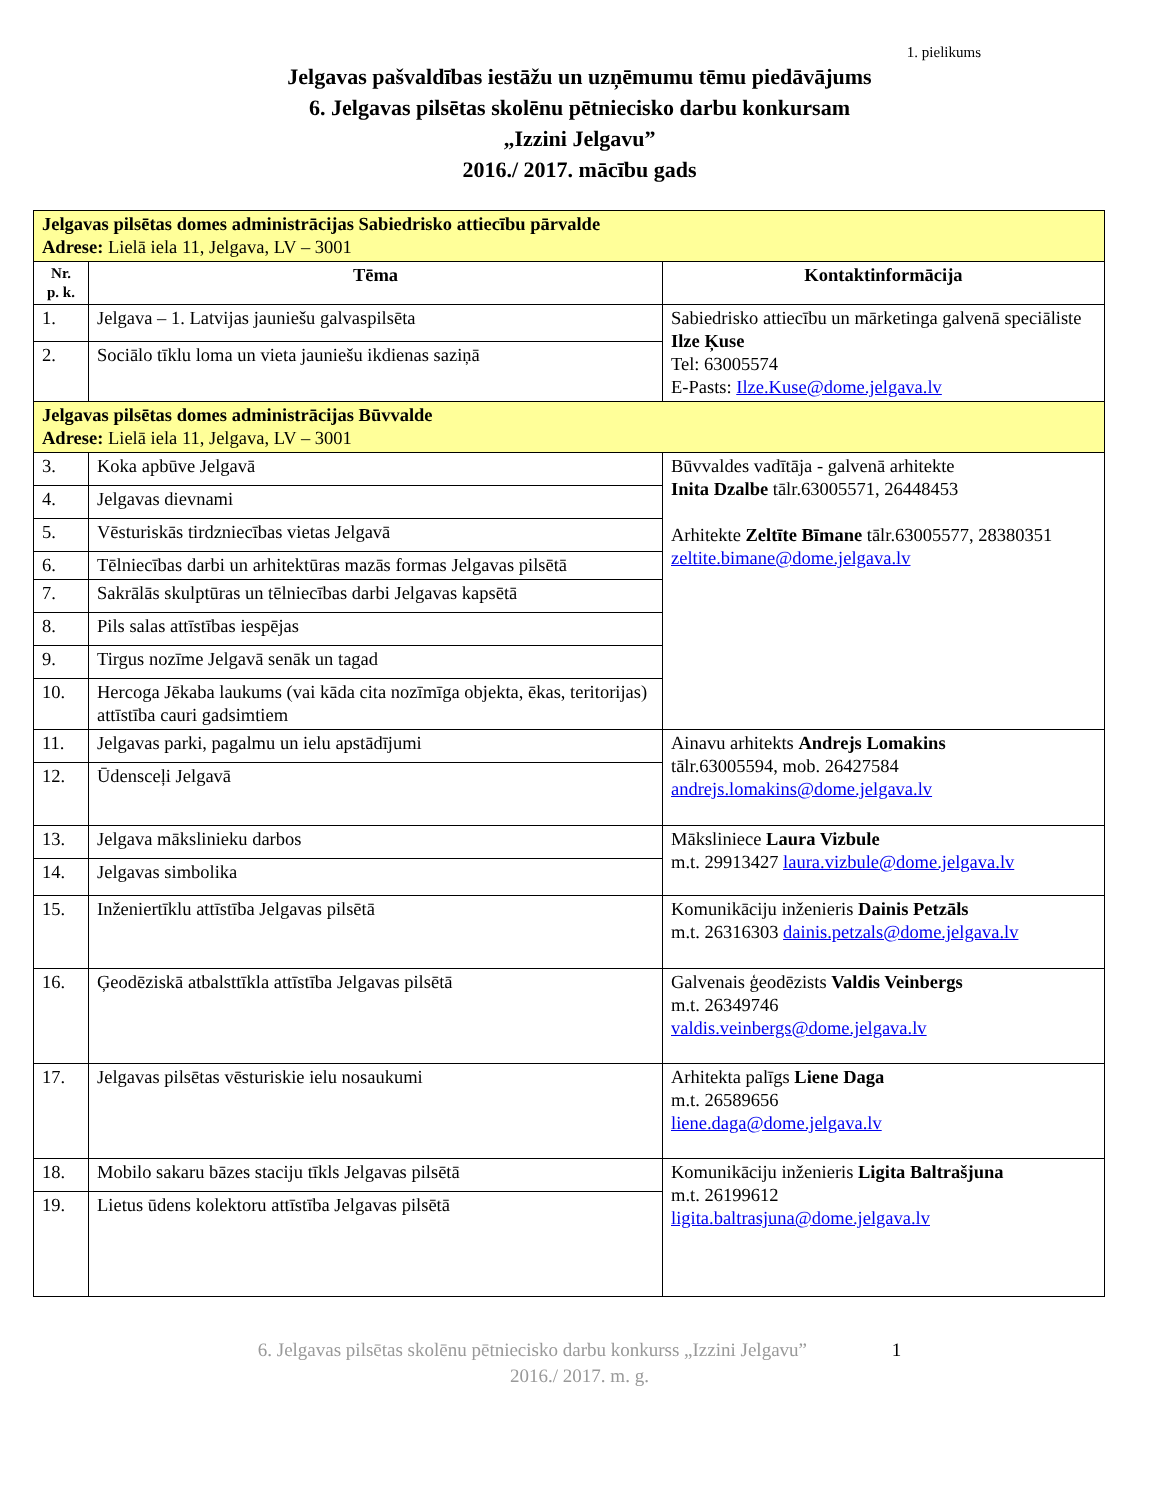1. pielikums
Jelgavas pašvaldības iestāžu un uzņēmumu tēmu piedāvājums
6. Jelgavas pilsētas skolēnu pētniecisko darbu konkursam
„Izzini Jelgavu”
2016./ 2017. mācību gads
| Jelgavas pilsētas domes administrācijas Sabiedrisko attiecību pārvalde Adrese: Lielā iela 11, Jelgava, LV – 3001 | | |
| Nr. p. k. | Tēma | Kontaktinformācija |
| 1. | Jelgava – 1. Latvijas jauniešu galvaspilsēta | Sabiedrisko attiecību un mārketinga galvenā speciāliste Ilze Ķuse Tel: 63005574 E-Pasts: Ilze.Kuse@dome.jelgava.lv |
| 2. | Sociālo tīklu loma un vieta jauniešu ikdienas saziņā | |
| Jelgavas pilsētas domes administrācijas Būvvalde Adrese: Lielā iela 11, Jelgava, LV – 3001 | | |
| 3. | Koka apbūve Jelgavā | Būvvaldes vadītāja - galvenā arhitekte Inita Dzalbe tālr.63005571, 26448453 Arhitekte Zeltīte Bīmane tālr.63005577, 28380351 zeltite.bimane@dome.jelgava.lv |
| 4. | Jelgavas dievnami | |
| 5. | Vēsturiskās tirdzniecības vietas Jelgavā | |
| 6. | Tēlniecības darbi un arhitektūras mazās formas Jelgavas pilsētā | |
| 7. | Sakrālās skulptūras un tēlniecības darbi Jelgavas kapsētā | |
| 8. | Pils salas attīstības iespējas | |
| 9. | Tirgus nozīme Jelgavā senāk un tagad | |
| 10. | Hercoga Jēkaba laukums (vai kāda cita nozīmīga objekta, ēkas, teritorijas) attīstība cauri gadsimtiem | |
| 11. | Jelgavas parki, pagalmu un ielu apstādījumi | Ainavu arhitekts Andrejs Lomakins tālr.63005594, mob. 26427584 andrejs.lomakins@dome.jelgava.lv |
| 12. | Ūdensceļi Jelgavā | |
| 13. | Jelgava mākslinieku darbos | Māksliniece Laura Vizbule m.t. 29913427 laura.vizbule@dome.jelgava.lv |
| 14. | Jelgavas simbolika | |
| 15. | Inženiertīklu attīstība Jelgavas pilsētā | Komunikāciju inženieris Dainis Petzāls m.t. 26316303 dainis.petzals@dome.jelgava.lv |
| 16. | Ģeodēziskā atbalsttīkla attīstība Jelgavas pilsētā | Galvenais ģeodēzists Valdis Veinbergs m.t. 26349746 valdis.veinbergs@dome.jelgava.lv |
| 17. | Jelgavas pilsētas vēsturiskie ielu nosaukumi | Arhitekta palīgs Liene Daga m.t. 26589656 liene.daga@dome.jelgava.lv |
| 18. | Mobilo sakaru bāzes staciju tīkls Jelgavas pilsētā | Komunikāciju inženieris Ligita Baltrašjuna m.t. 26199612 ligita.baltrasjuna@dome.jelgava.lv |
| 19. | Lietus ūdens kolektoru attīstība Jelgavas pilsētā | |
6. Jelgavas pilsētas skolēnu pētniecisko darbu konkurss „Izzini Jelgavu” 1
2016./ 2017. m. g.